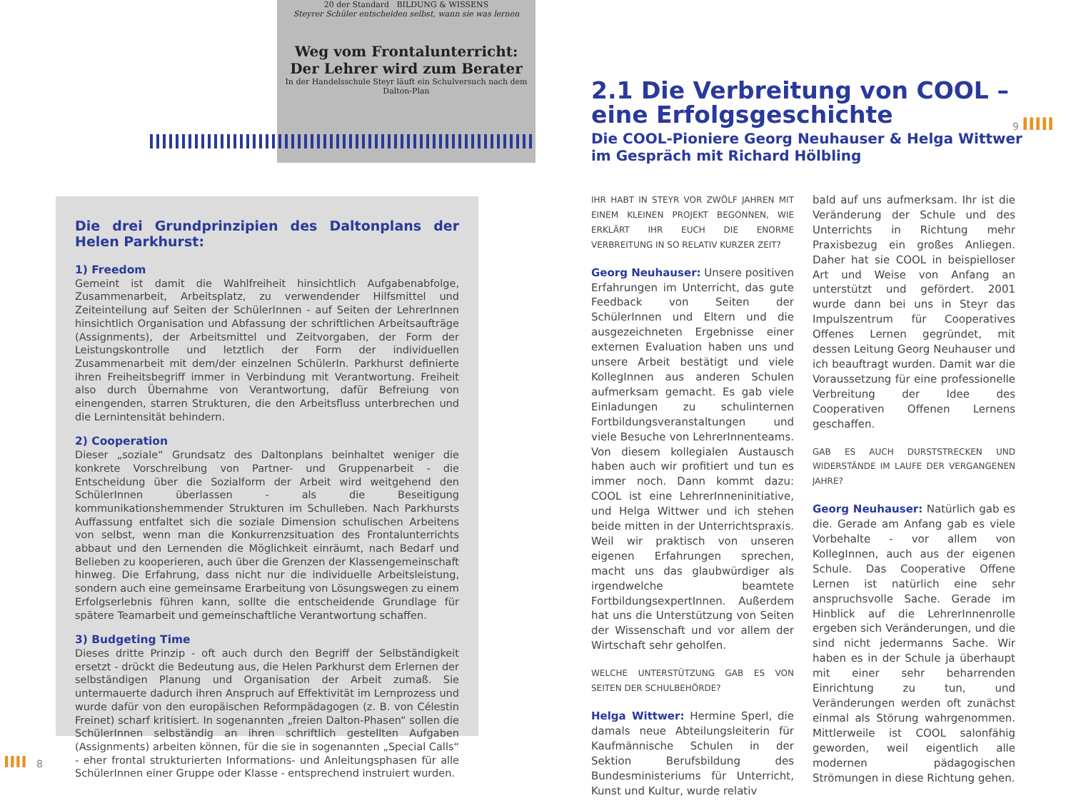20 der Standard BILDUNG & WISSENS
Steyrer Schüler entscheiden selbst, wann sie was lernen
Weg vom Frontalunterricht:
Der Lehrer wird zum Berater
In der Handelsschule Steyr läuft ein Schulversuch nach dem Dalton-Plan
Die drei Grundprinzipien des Daltonplans der Helen Parkhurst:
1) Freedom
Gemeint ist damit die Wahlfreiheit hinsichtlich Aufgabenabfolge, Zusammenarbeit, Arbeitsplatz, zu verwendender Hilfsmittel und Zeiteinteilung auf Seiten der SchülerInnen - auf Seiten der LehrerInnen hinsichtlich Organisation und Abfassung der schriftlichen Arbeitsaufträge (Assignments), der Arbeitsmittel und Zeitvorgaben, der Form der Leistungskontrolle und letztlich der Form der individuellen Zusammenarbeit mit dem/der einzelnen SchülerIn. Parkhurst definierte ihren Freiheitsbegriff immer in Verbindung mit Verantwortung. Freiheit also durch Übernahme von Verantwortung, dafür Befreiung von einengenden, starren Strukturen, die den Arbeitsfluss unterbrechen und die Lernintensität behindern.
2) Cooperation
Dieser „soziale“ Grundsatz des Daltonplans beinhaltet weniger die konkrete Vorschreibung von Partner- und Gruppenarbeit - die Entscheidung über die Sozialform der Arbeit wird weitgehend den SchülerInnen überlassen - als die Beseitigung kommunikationshemmender Strukturen im Schulleben. Nach Parkhursts Auffassung entfaltet sich die soziale Dimension schulischen Arbeitens von selbst, wenn man die Konkurrenzsituation des Frontalunterrichts abbaut und den Lernenden die Möglichkeit einräumt, nach Bedarf und Belieben zu kooperieren, auch über die Grenzen der Klassengemeinschaft hinweg. Die Erfahrung, dass nicht nur die individuelle Arbeitsleistung, sondern auch eine gemeinsame Erarbeitung von Lösungswegen zu einem Erfolgserlebnis führen kann, sollte die entscheidende Grundlage für spätere Teamarbeit und gemeinschaftliche Verantwortung schaffen.
3) Budgeting Time
Dieses dritte Prinzip - oft auch durch den Begriff der Selbständigkeit ersetzt - drückt die Bedeutung aus, die Helen Parkhurst dem Erlernen der selbständigen Planung und Organisation der Arbeit zumaß. Sie untermauerte dadurch ihren Anspruch auf Effektivität im Lernprozess und wurde dafür von den europäischen Reformpädagogen (z. B. von Célestin Freinet) scharf kritisiert. In sogenannten „freien Dalton-Phasen“ sollen die SchülerInnen selbständig an ihren schriftlich gestellten Aufgaben (Assignments) arbeiten können, für die sie in sogenannten „Special Calls“ - eher frontal strukturierten Informations- und Anleitungsphasen für alle SchülerInnen einer Gruppe oder Klasse - entsprechend instruiert wurden.
IIII 8
9 IIIII
2.1 Die Verbreitung von COOL –
eine Erfolgsgeschichte
Die COOL-Pioniere Georg Neuhauser & Helga Wittwer
im Gespräch mit Richard Hölbling
IHR HABT IN STEYR VOR ZWÖLF JAHREN MIT EINEM KLEINEN PROJEKT BEGONNEN, WIE ERKLÄRT IHR EUCH DIE ENORME VERBREITUNG IN SO RELATIV KURZER ZEIT?
Georg Neuhauser: Unsere positiven Erfahrungen im Unterricht, das gute Feedback von Seiten der SchülerInnen und Eltern und die ausgezeichneten Ergebnisse einer externen Evaluation haben uns und unsere Arbeit bestätigt und viele KollegInnen aus anderen Schulen aufmerksam gemacht. Es gab viele Einladungen zu schulinternen Fortbildungsveranstaltungen und viele Besuche von LehrerInnenteams. Von diesem kollegialen Austausch haben auch wir profitiert und tun es immer noch. Dann kommt dazu: COOL ist eine LehrerInneninitiative, und Helga Wittwer und ich stehen beide mitten in der Unterrichtspraxis. Weil wir praktisch von unseren eigenen Erfahrungen sprechen, macht uns das glaubwürdiger als irgendwelche beamtete FortbildungsexpertInnen. Außerdem hat uns die Unterstützung von Seiten der Wissenschaft und vor allem der Wirtschaft sehr geholfen.
WELCHE UNTERSTÜTZUNG GAB ES VON SEITEN DER SCHULBEHÖRDE?
Helga Wittwer: Hermine Sperl, die damals neue Abteilungsleiterin für Kaufmännische Schulen in der Sektion Berufsbildung des Bundesministeriums für Unterricht, Kunst und Kultur, wurde relativ
bald auf uns aufmerksam. Ihr ist die Veränderung der Schule und des Unterrichts in Richtung mehr Praxisbezug ein großes Anliegen. Daher hat sie COOL in beispielloser Art und Weise von Anfang an unterstützt und gefördert. 2001 wurde dann bei uns in Steyr das Impulszentrum für Cooperatives Offenes Lernen gegründet, mit dessen Leitung Georg Neuhauser und ich beauftragt wurden. Damit war die Voraussetzung für eine professionelle Verbreitung der Idee des Cooperativen Offenen Lernens geschaffen.
GAB ES AUCH DURSTSTRECKEN UND WIDERSTÄNDE IM LAUFE DER VERGANGENEN JAHRE?
Georg Neuhauser: Natürlich gab es die. Gerade am Anfang gab es viele Vorbehalte - vor allem von KollegInnen, auch aus der eigenen Schule. Das Cooperative Offene Lernen ist natürlich eine sehr anspruchsvolle Sache. Gerade im Hinblick auf die LehrerInnenrolle ergeben sich Veränderungen, und die sind nicht jedermanns Sache. Wir haben es in der Schule ja überhaupt mit einer sehr beharrenden Einrichtung zu tun, und Veränderungen werden oft zunächst einmal als Störung wahrgenommen. Mittlerweile ist COOL salonfähig geworden, weil eigentlich alle modernen pädagogischen Strömungen in diese Richtung gehen.